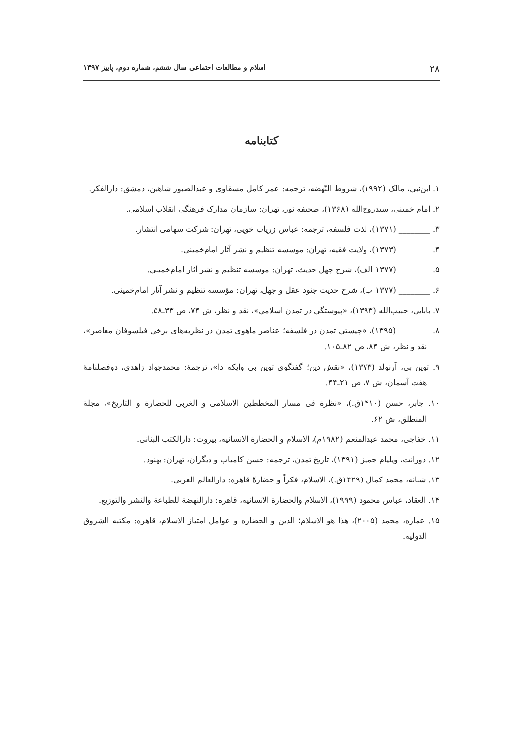۲۸ اسلام و مطالعات اجتماعی سال ششم، شماره دوم، پاییز ۱۳۹۷
کتابنامه
۱. ابن‌نبی، مالک (۱۹۹۲)، شروط النّهضه، ترجمه: عمر کامل مسقاوی و عبدالصبور شاهین، دمشق: دارالفکر.
۲. امام خمینی، سیدروح‌الله (۱۳۶۸)، صحیفه نور، تهران: سازمان مدارک فرهنگی انقلاب اسلامی.
۳. ________ (۱۳۷۱)، لذت فلسفه، ترجمه: عباس زریاب خویی، تهران: شرکت سهامی انتشار.
۴. ________ (۱۳۷۳)، ولایت فقیه، تهران: موسسه تنظیم و نشر آثار امام‌خمینی.
۵. ________ (۱۳۷۷ الف)، شرح چهل حدیث، تهران: موسسه تنظیم و نشر آثار امام‌خمینی.
۶. ________ (۱۳۷۷ ب)، شرح حدیث جنود عقل و جهل، تهران: مؤسسه تنظیم و نشر آثار امام‌خمینی.
۷. بابایی، حبیب‌الله (۱۳۹۳)، «پیوستگی در تمدن اسلامی»، نقد و نظر، ش ۷۴، ص ۳۳ـ۵۸.
۸. ________ (۱۳۹۵)، «چیستی تمدن در فلسفه؛ عناصر ماهوی تمدن در نظریه‌های برخی فیلسوفان معاصر»، نقد و نظر، ش ۸۴، ص ۸۲ـ۱۰۵.
۹. توین بی، آرنولد (۱۳۷۳)، «نقش دین؛ گفتگوی توین بی وایکه دا»، ترجمهٔ: محمدجواد زاهدی، دوفصلنامهٔ هفت آسمان، ش ۷، ص ۲۱ـ۴۴.
۱۰. جابر، حسن (۱۴۱۰ق.)، «نظرة فی مسار المخططین الاسلامی و الغربی للحضارة و التاریخ»، مجلة المنطلق، ش ۶۲.
۱۱. خفاجی، محمد عبدالمنعم (۱۹۸۲م)، الاسلام و الحضارة الانسانیه، بیروت: دارالکتب البنانی.
۱۲. دورانت، ویلیام جمیز (۱۳۹۱)، تاریخ تمدن، ترجمه: حسن کامیاب و دیگران، تهران: بهنود.
۱۳. شبانه، محمد کمال (۱۴۲۹ق.)، الاسلام، فکراً و حضارةً قاهره: دارالعالم العربی.
۱۴. العقاد، عباس محمود (۱۹۹۹)، الاسلام والحضارة الانسانیه، قاهره: دارالنهضة للطباعة والنشر والتوزیع.
۱۵. عماره، محمد (۲۰۰۵)، هذا هو الاسلام؛ الدین و الحضاره و عوامل امتیاز الاسلام، قاهره: مکتبه الشروق الدولیه.